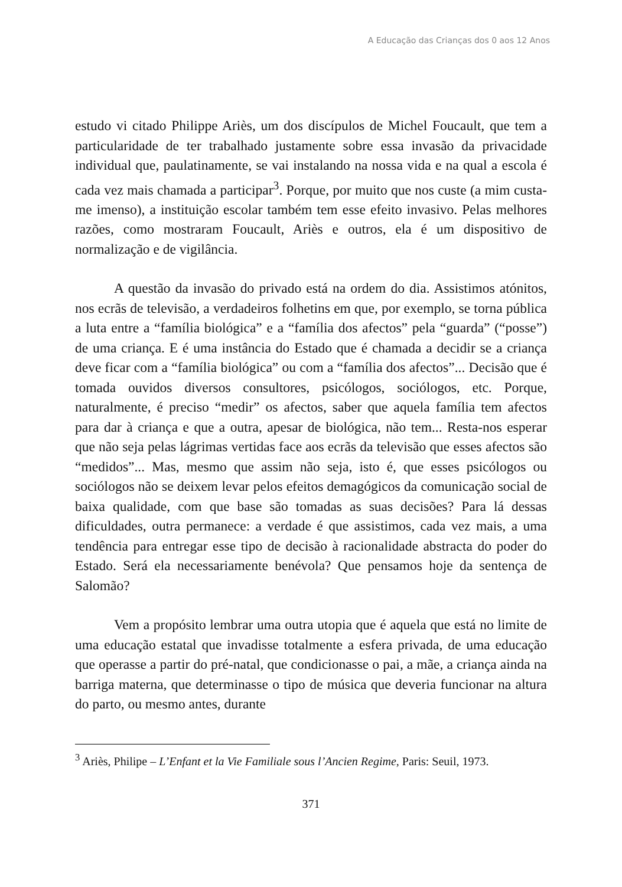A Educação das Crianças dos 0 aos 12 Anos
estudo vi citado Philippe Ariès, um dos discípulos de Michel Foucault, que tem a particularidade de ter trabalhado justamente sobre essa invasão da privacidade individual que, paulatinamente, se vai instalando na nossa vida e na qual a escola é cada vez mais chamada a participar<sup>3</sup>. Porque, por muito que nos custe (a mim custa-me imenso), a instituição escolar também tem esse efeito invasivo. Pelas melhores razões, como mostraram Foucault, Ariès e outros, ela é um dispositivo de normalização e de vigilância.
A questão da invasão do privado está na ordem do dia. Assistimos atónitos, nos ecrãs de televisão, a verdadeiros folhetins em que, por exemplo, se torna pública a luta entre a “família biológica” e a “família dos afectos” pela “guarda” (“posse”) de uma criança. E é uma instância do Estado que é chamada a decidir se a criança deve ficar com a “família biológica” ou com a “família dos afectos”... Decisão que é tomada ouvidos diversos consultores, psicólogos, sociólogos, etc. Porque, naturalmente, é preciso “medir” os afectos, saber que aquela família tem afectos para dar à criança e que a outra, apesar de biológica, não tem... Resta-nos esperar que não seja pelas lágrimas vertidas face aos ecrãs da televisão que esses afectos são “medidos”... Mas, mesmo que assim não seja, isto é, que esses psicólogos ou sociólogos não se deixem levar pelos efeitos demagógicos da comunicação social de baixa qualidade, com que base são tomadas as suas decisões? Para lá dessas dificuldades, outra permanece: a verdade é que assistimos, cada vez mais, a uma tendência para entregar esse tipo de decisão à racionalidade abstracta do poder do Estado. Será ela necessariamente benévola? Que pensamos hoje da sentença de Salomão?
Vem a propósito lembrar uma outra utopia que é aquela que está no limite de uma educação estatal que invadisse totalmente a esfera privada, de uma educação que operasse a partir do pré-natal, que condicionasse o pai, a mãe, a criança ainda na barriga materna, que determinasse o tipo de música que deveria funcionar na altura do parto, ou mesmo antes, durante
<sup>3</sup> Ariès, Philipe – L’Enfant et la Vie Familiale sous l’Ancien Regime, Paris: Seuil, 1973.
371